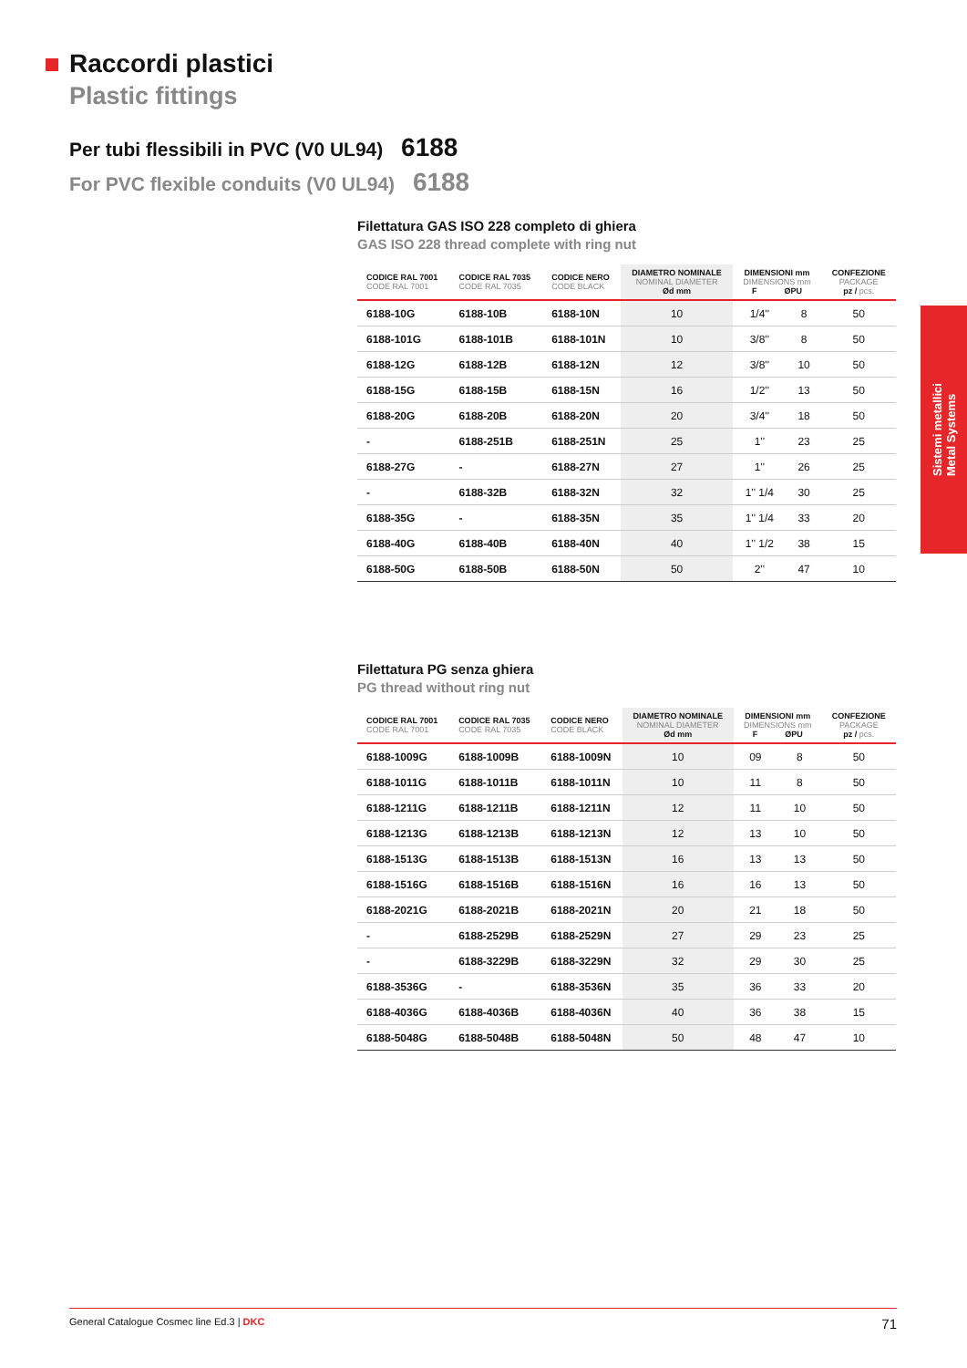Raccordi plastici
Plastic fittings
Per tubi flessibili in PVC (V0 UL94) 6188
For PVC flexible conduits (V0 UL94) 6188
Filettatura GAS ISO 228 completo di ghiera
GAS ISO 228 thread complete with ring nut
| CODICE RAL 7001 CODE RAL 7001 | CODICE RAL 7035 CODE RAL 7035 | CODICE NERO CODE BLACK | DIAMETRO NOMINALE NOMINAL DIAMETER Ød mm | DIMENSIONI mm DIMENSIONS mm F ØPU | | CONFEZIONE PACKAGE pz / pcs. |
| --- | --- | --- | --- | --- | --- | --- |
| 6188-10G | 6188-10B | 6188-10N | 10 | 1/4'' | 8 | 50 |
| 6188-101G | 6188-101B | 6188-101N | 10 | 3/8'' | 8 | 50 |
| 6188-12G | 6188-12B | 6188-12N | 12 | 3/8'' | 10 | 50 |
| 6188-15G | 6188-15B | 6188-15N | 16 | 1/2'' | 13 | 50 |
| 6188-20G | 6188-20B | 6188-20N | 20 | 3/4'' | 18 | 50 |
| - | 6188-251B | 6188-251N | 25 | 1'' | 23 | 25 |
| 6188-27G | - | 6188-27N | 27 | 1'' | 26 | 25 |
| - | 6188-32B | 6188-32N | 32 | 1'' 1/4 | 30 | 25 |
| 6188-35G | - | 6188-35N | 35 | 1'' 1/4 | 33 | 20 |
| 6188-40G | 6188-40B | 6188-40N | 40 | 1'' 1/2 | 38 | 15 |
| 6188-50G | 6188-50B | 6188-50N | 50 | 2'' | 47 | 10 |
Filettatura PG senza ghiera
PG thread without ring nut
| CODICE RAL 7001 CODE RAL 7001 | CODICE RAL 7035 CODE RAL 7035 | CODICE NERO CODE BLACK | DIAMETRO NOMINALE NOMINAL DIAMETER Ød mm | DIMENSIONI mm DIMENSIONS mm F ØPU | | CONFEZIONE PACKAGE pz / pcs. |
| --- | --- | --- | --- | --- | --- | --- |
| 6188-1009G | 6188-1009B | 6188-1009N | 10 | 09 | 8 | 50 |
| 6188-1011G | 6188-1011B | 6188-1011N | 10 | 11 | 8 | 50 |
| 6188-1211G | 6188-1211B | 6188-1211N | 12 | 11 | 10 | 50 |
| 6188-1213G | 6188-1213B | 6188-1213N | 12 | 13 | 10 | 50 |
| 6188-1513G | 6188-1513B | 6188-1513N | 16 | 13 | 13 | 50 |
| 6188-1516G | 6188-1516B | 6188-1516N | 16 | 16 | 13 | 50 |
| 6188-2021G | 6188-2021B | 6188-2021N | 20 | 21 | 18 | 50 |
| - | 6188-2529B | 6188-2529N | 27 | 29 | 23 | 25 |
| - | 6188-3229B | 6188-3229N | 32 | 29 | 30 | 25 |
| 6188-3536G | - | 6188-3536N | 35 | 36 | 33 | 20 |
| 6188-4036G | 6188-4036B | 6188-4036N | 40 | 36 | 38 | 15 |
| 6188-5048G | 6188-5048B | 6188-5048N | 50 | 48 | 47 | 10 |
Sistemi metallici
Metal Systems
General Catalogue Cosmec line Ed.3 | DKC 71